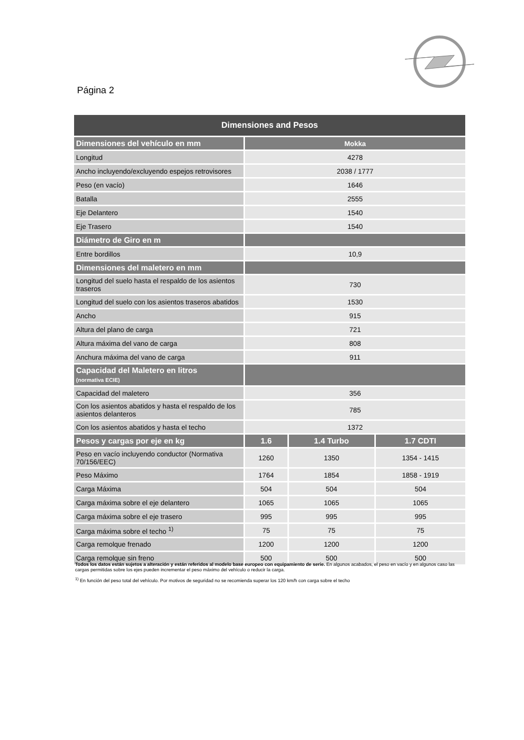Página 2
| Dimensiones and Pesos | | | |
| --- | --- | --- | --- |
| Dimensiones del vehículo en mm | Mokka | | |
| Longitud | 4278 | | |
| Ancho incluyendo/excluyendo espejos retrovisores | 2038 / 1777 | | |
| Peso (en vacío) | 1646 | | |
| Batalla | 2555 | | |
| Eje Delantero | 1540 | | |
| Eje Trasero | 1540 | | |
| Diámetro de Giro en m | | | |
| Entre bordillos | 10,9 | | |
| Dimensiones del maletero en mm | | | |
| Longitud del suelo hasta el respaldo de los asientos traseros | 730 | | |
| Longitud del suelo con los asientos traseros abatidos | 1530 | | |
| Ancho | 915 | | |
| Altura del plano de carga | 721 | | |
| Altura máxima del vano de carga | 808 | | |
| Anchura máxima del vano de carga | 911 | | |
| Capacidad del Maletero en litros (normativa ECIE) | | | |
| Capacidad del maletero | 356 | | |
| Con los asientos abatidos y hasta el respaldo de los asientos delanteros | 785 | | |
| Con los asientos abatidos y hasta el techo | 1372 | | |
| Pesos y cargas por eje en kg | 1.6 | 1.4 Turbo | 1.7 CDTI |
| Peso en vacío incluyendo conductor (Normativa 70/156/EEC) | 1260 | 1350 | 1354 - 1415 |
| Peso Máximo | 1764 | 1854 | 1858 - 1919 |
| Carga Máxima | 504 | 504 | 504 |
| Carga máxima sobre el eje delantero | 1065 | 1065 | 1065 |
| Carga máxima sobre el eje trasero | 995 | 995 | 995 |
| Carga máxima sobre el techo <sup>1)</sup> | 75 | 75 | 75 |
| Carga remolque frenado | 1200 | 1200 | 1200 |
| Carga remolque sin freno | 500 | 500 | 500 |
Todos los datos están sujetos a alteración y están referidos al modelo base europeo con equipamiento de serie. En algunos acabados, el peso en vacío y en algunos caso las cargas permitidas sobre los ejes pueden incrementar el peso máximo del vehículo o reducir la carga.
<sup>1)</sup> En función del peso total del vehículo. Por motivos de seguridad no se recomienda superar los 120 km/h con carga sobre el techo